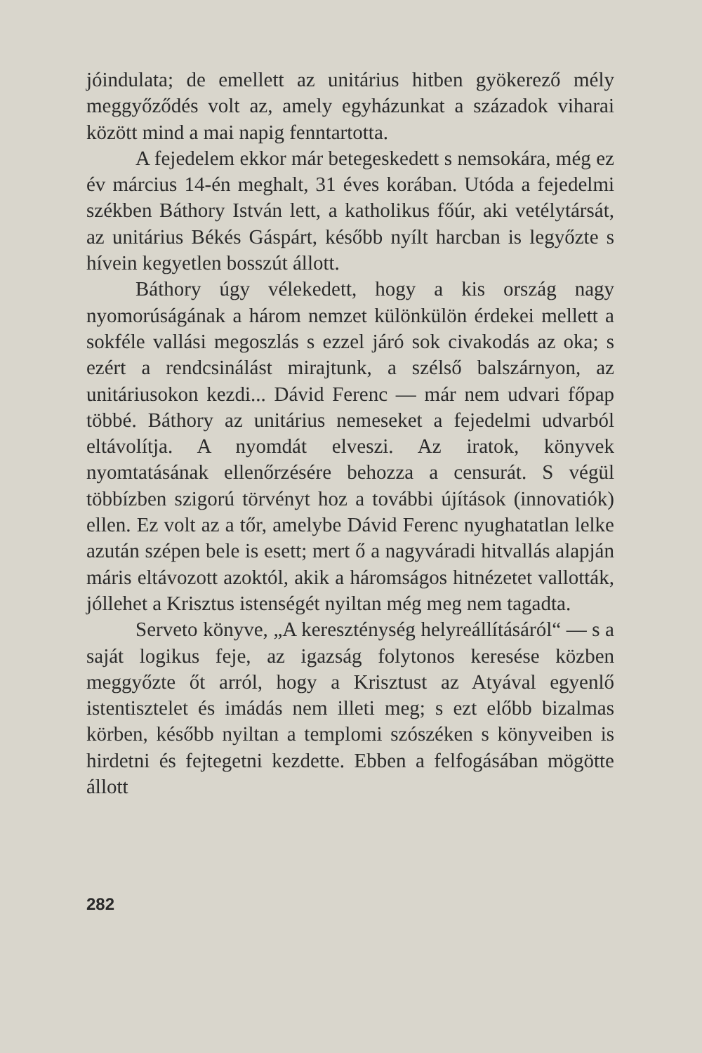jóindulata; de emellett az unitárius hitben gyökerező mély meggyőződés volt az, amely egyházunkat a századok viharai között mind a mai napig fenntartotta.
A fejedelem ekkor már betegeskedett s nemsokára, még ez év március 14-én meghalt, 31 éves korában. Utóda a fejedelmi székben Báthory István lett, a katholikus főúr, aki vetélytársát, az unitárius Békés Gáspárt, később nyílt harcban is legyőzte s hívein kegyetlen bosszút állott.
Báthory úgy vélekedett, hogy a kis ország nagy nyomorúságának a három nemzet különkülön érdekei mellett a sokféle vallási megoszlás s ezzel járó sok civakodás az oka; s ezért a rendcsinálást mirajtunk, a szélső balszárnyon, az unitáriusokon kezdi... Dávid Ferenc — már nem udvari főpap többé. Báthory az unitárius nemeseket a fejedelmi udvarból eltávolítja. A nyomdát elveszi. Az iratok, könyvek nyomtatásának ellenőrzésére behozza a censurát. S végül többízben szigorú törvényt hoz a további újítások (innovatiók) ellen. Ez volt az a tőr, amelybe Dávid Ferenc nyughatatlan lelke azután szépen bele is esett; mert ő a nagyváradi hitvallás alapján máris eltávozott azoktól, akik a háromságos hitnézetet vallották, jóllehet a Krisztus istenségét nyiltan még meg nem tagadta.
Serveto könyve, „A kereszténység helyreállításáról“ — s a saját logikus feje, az igazság folytonos keresése közben meggyőzte őt arról, hogy a Krisztust az Atyával egyenlő istentisztelet és imádás nem illeti meg; s ezt előbb bizalmas körben, később nyiltan a templomi szószéken s könyveiben is hirdetni és fejtegetni kezdette. Ebben a felfogásában mögötte állott
282